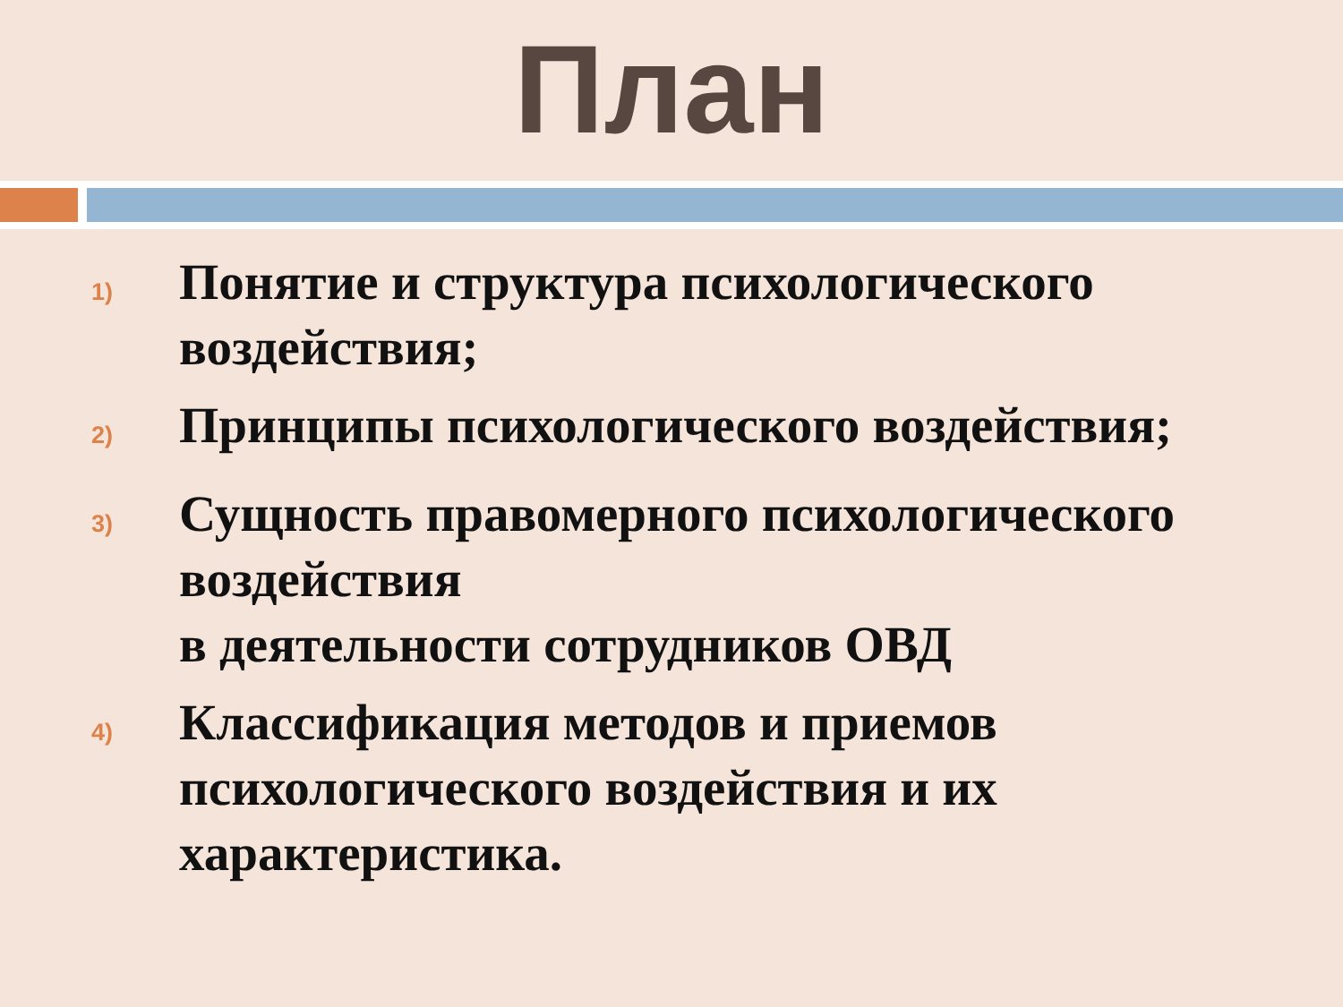План
1) Понятие и структура психологического воздействия;
2) Принципы психологического воздействия;
3) Сущность правомерного психологического воздействия
в деятельности сотрудников ОВД
4) Классификация методов и приемов психологического воздействия и их характеристика.